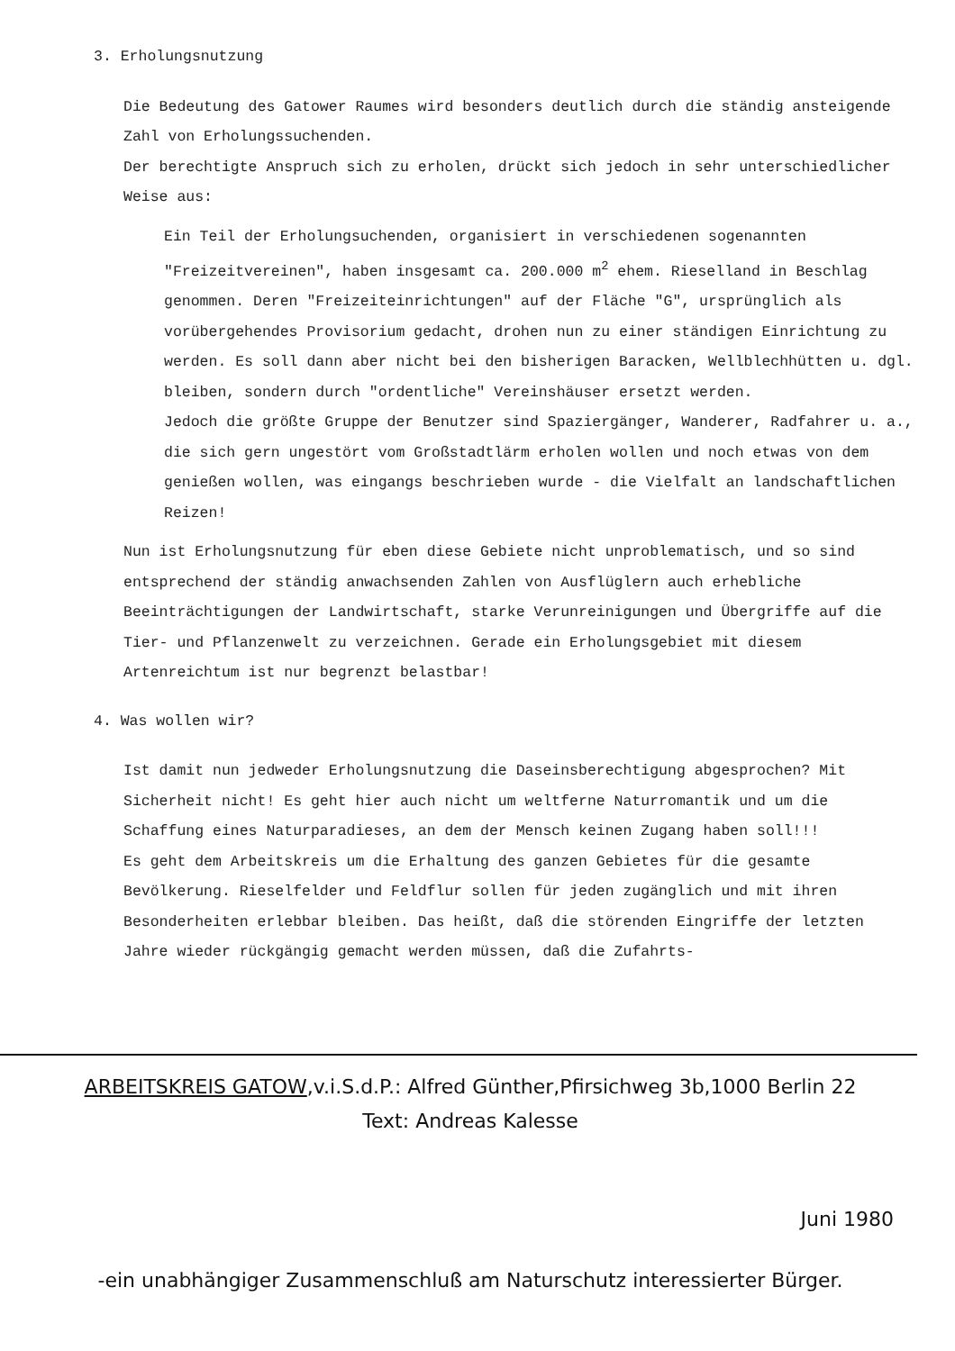3. Erholungsnutzung
Die Bedeutung des Gatower Raumes wird besonders deutlich durch die ständig ansteigende Zahl von Erholungssuchenden.
Der berechtigte Anspruch sich zu erholen, drückt sich jedoch in sehr unterschiedlicher Weise aus:
Ein Teil der Erholungsuchenden, organisiert in verschiedenen sogenannten "Freizeitvereinen", haben insgesamt ca. 200.000 m<sup>2</sup> ehem. Rieselland in Beschlag genommen. Deren "Freizeiteinrichtungen" auf der Fläche "G", ursprünglich als vorübergehendes Provisorium gedacht, drohen nun zu einer ständigen Einrichtung zu werden. Es soll dann aber nicht bei den bisherigen Baracken, Wellblechhütten u. dgl. bleiben, sondern durch "ordentliche" Vereinshäuser ersetzt werden.
Jedoch die größte Gruppe der Benutzer sind Spaziergänger, Wanderer, Radfahrer u. a., die sich gern ungestört vom Großstadtlärm erholen wollen und noch etwas von dem genießen wollen, was eingangs beschrieben wurde - die Vielfalt an landschaftlichen Reizen!
Nun ist Erholungsnutzung für eben diese Gebiete nicht unproblematisch, und so sind entsprechend der ständig anwachsenden Zahlen von Ausflüglern auch erhebliche Beeinträchtigungen der Landwirtschaft, starke Verunreinigungen und Übergriffe auf die Tier- und Pflanzenwelt zu verzeichnen. Gerade ein Erholungsgebiet mit diesem Artenreichtum ist nur begrenzt belastbar!
4. Was wollen wir?
Ist damit nun jedweder Erholungsnutzung die Daseinsberechtigung abgesprochen? Mit Sicherheit nicht! Es geht hier auch nicht um weltferne Naturromantik und um die Schaffung eines Naturparadieses, an dem der Mensch keinen Zugang haben soll!!!
Es geht dem Arbeitskreis um die Erhaltung des ganzen Gebietes für die gesamte Bevölkerung. Rieselfelder und Feldflur sollen für jeden zugänglich und mit ihren Besonderheiten erlebbar bleiben. Das heißt, daß die störenden Eingriffe der letzten Jahre wieder rückgängig gemacht werden müssen, daß die Zufahrts-
ARBEITSKREIS GATOW,v.i.S.d.P.: Alfred Günther,Pfirsichweg 3b,1000 Berlin 22
Text: Andreas Kalesse
Juni 1980
-ein unabhängiger Zusammenschluß am Naturschutz interessierter Bürger.